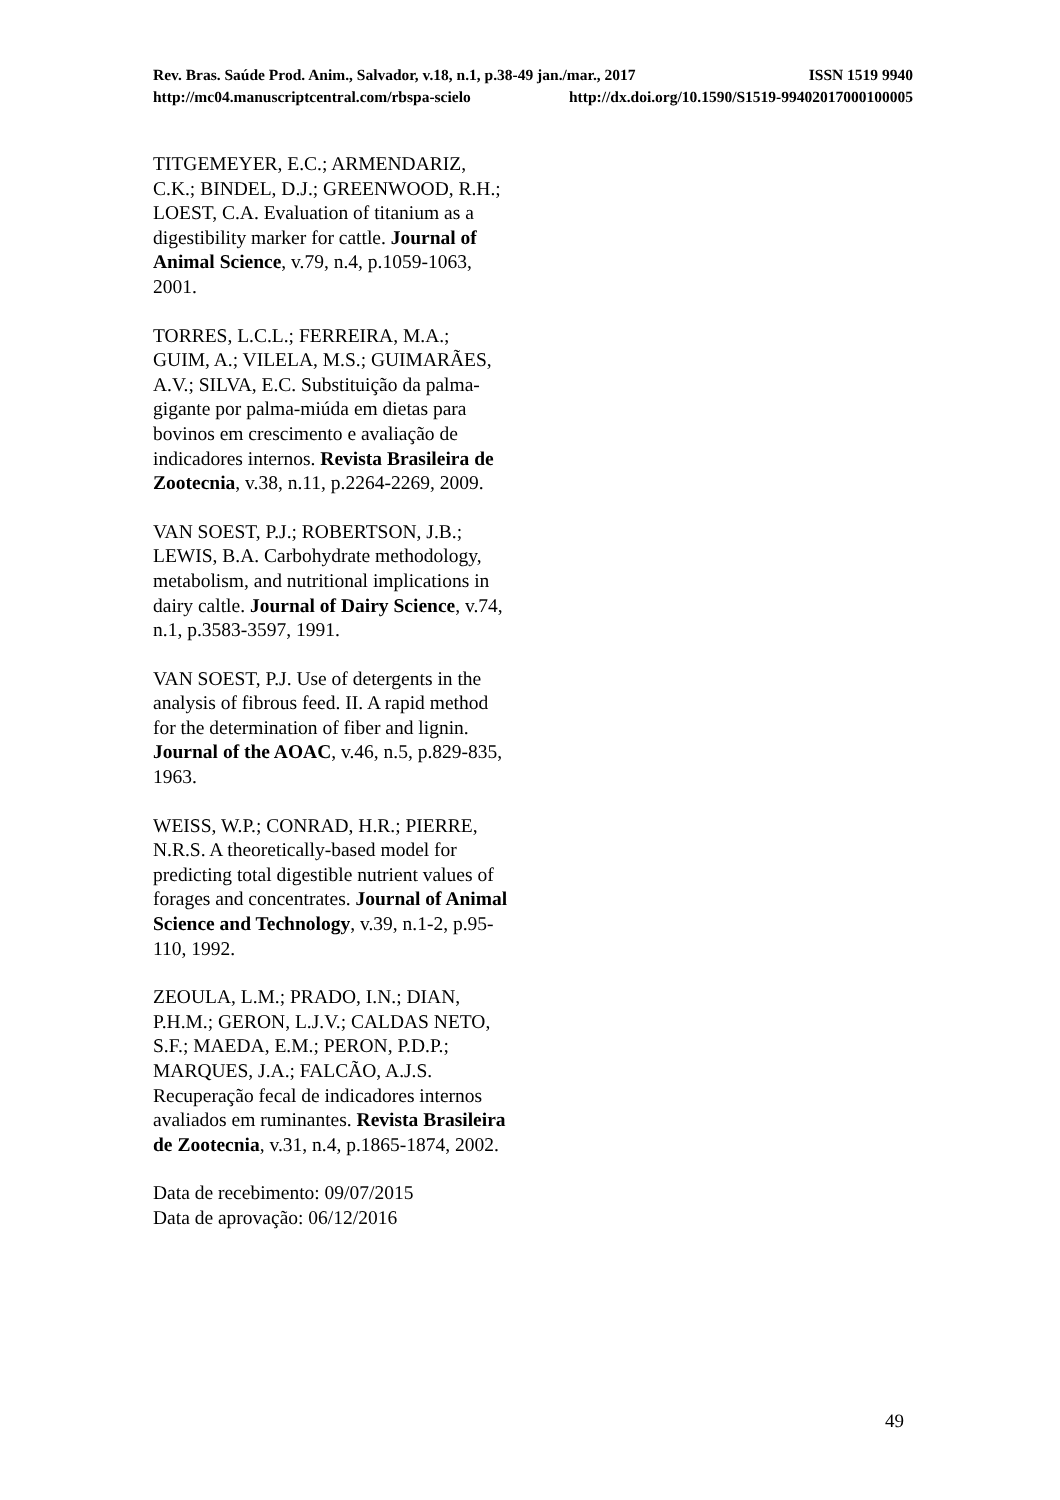Rev. Bras. Saúde Prod. Anim., Salvador, v.18, n.1, p.38-49 jan./mar., 2017 ISSN 1519 9940
http://mc04.manuscriptcentral.com/rbspa-scielo http://dx.doi.org/10.1590/S1519-99402017000100005
TITGEMEYER, E.C.; ARMENDARIZ, C.K.; BINDEL, D.J.; GREENWOOD, R.H.; LOEST, C.A. Evaluation of titanium as a digestibility marker for cattle. Journal of Animal Science, v.79, n.4, p.1059-1063, 2001.
TORRES, L.C.L.; FERREIRA, M.A.; GUIM, A.; VILELA, M.S.; GUIMARÃES, A.V.; SILVA, E.C. Substituição da palma-gigante por palma-miúda em dietas para bovinos em crescimento e avaliação de indicadores internos. Revista Brasileira de Zootecnia, v.38, n.11, p.2264-2269, 2009.
VAN SOEST, P.J.; ROBERTSON, J.B.; LEWIS, B.A. Carbohydrate methodology, metabolism, and nutritional implications in dairy caltle. Journal of Dairy Science, v.74, n.1, p.3583-3597, 1991.
VAN SOEST, P.J. Use of detergents in the analysis of fibrous feed. II. A rapid method for the determination of fiber and lignin. Journal of the AOAC, v.46, n.5, p.829-835, 1963.
WEISS, W.P.; CONRAD, H.R.; PIERRE, N.R.S. A theoretically-based model for predicting total digestible nutrient values of forages and concentrates. Journal of Animal Science and Technology, v.39, n.1-2, p.95-110, 1992.
ZEOULA, L.M.; PRADO, I.N.; DIAN, P.H.M.; GERON, L.J.V.; CALDAS NETO, S.F.; MAEDA, E.M.; PERON, P.D.P.; MARQUES, J.A.; FALCÃO, A.J.S. Recuperação fecal de indicadores internos avaliados em ruminantes. Revista Brasileira de Zootecnia, v.31, n.4, p.1865-1874, 2002.
Data de recebimento: 09/07/2015
Data de aprovação: 06/12/2016
49